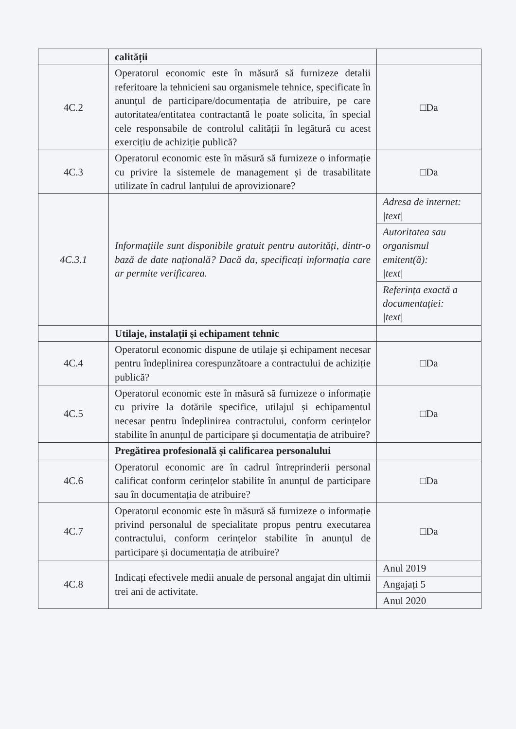| | calității | |
| 4C.2 | Operatorul economic este în măsură să furnizeze detalii referitoare la tehnicieni sau organismele tehnice, specificate în anunțul de participare/documentația de atribuire, pe care autoritatea/entitatea contractantă le poate solicita, în special cele responsabile de controlul calității în legătură cu acest exercițiu de achiziție publică? | □Da |
| 4C.3 | Operatorul economic este în măsură să furnizeze o informație cu privire la sistemele de management și de trasabilitate utilizate în cadrul lanțului de aprovizionare? | □Da |
| 4C.3.1 | Informațiile sunt disponibile gratuit pentru autorități, dintr-o bază de date națională? Dacă da, specificați informația care ar permite verificarea. | Adresa de internet: /text/ |
| | | Autoritatea sau organismul emitent(ă): /text/ |
| | | Referința exactă a documentației: /text/ |
| | Utilaje, instalații și echipament tehnic | |
| 4C.4 | Operatorul economic dispune de utilaje și echipament necesar pentru îndeplinirea corespunzătoare a contractului de achiziție publică? | □Da |
| 4C.5 | Operatorul economic este în măsură să furnizeze o informație cu privire la dotările specifice, utilajul și echipamentul necesar pentru îndeplinirea contractului, conform cerințelor stabilite în anunțul de participare și documentația de atribuire? | □Da |
| | Pregătirea profesională și calificarea personalului | |
| 4C.6 | Operatorul economic are în cadrul întreprinderii personal calificat conform cerințelor stabilite în anunțul de participare sau în documentația de atribuire? | □Da |
| 4C.7 | Operatorul economic este în măsură să furnizeze o informație privind personalul de specialitate propus pentru executarea contractului, conform cerințelor stabilite în anunțul de participare și documentația de atribuire? | □Da |
| 4C.8 | Indicați efectivele medii anuale de personal angajat din ultimii trei ani de activitate. | Anul 2019 |
| | | Angajați 5 |
| | | Anul 2020 |